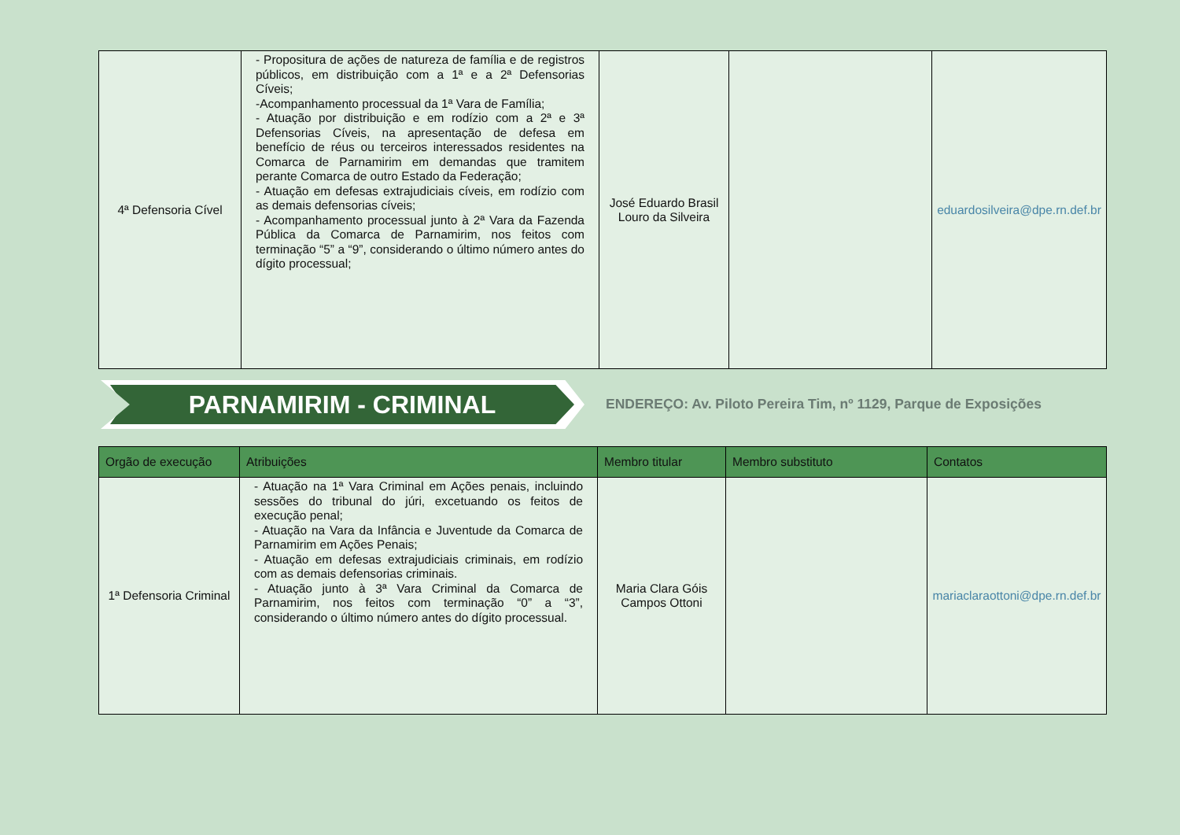| 4ª Defensoria Cível | - Propositura de ações de natureza de família e de registros públicos, em distribuição com a 1ª e a 2ª Defensorias Cíveis; -Acompanhamento processual da 1ª Vara de Família; - Atuação por distribuição e em rodízio com a 2ª e 3ª Defensorias Cíveis, na apresentação de defesa em benefício de réus ou terceiros interessados residentes na Comarca de Parnamirim em demandas que tramitem perante Comarca de outro Estado da Federação; - Atuação em defesas extrajudiciais cíveis, em rodízio com as demais defensorias cíveis; - Acompanhamento processual junto à 2ª Vara da Fazenda Pública da Comarca de Parnamirim, nos feitos com terminação “5” a “9”, considerando o último número antes do dígito processual; | José Eduardo Brasil Louro da Silveira | | eduardosilveira@dpe.rn.def.br |
PARNAMIRIM - CRIMINAL
ENDEREÇO: Av. Piloto Pereira Tim, nº 1129, Parque de Exposições
| Orgão de execução | Atribuições | Membro titular | Membro substituto | Contatos |
| --- | --- | --- | --- | --- |
| 1ª Defensoria Criminal | - Atuação na 1ª Vara Criminal em Ações penais, incluindo sessões do tribunal do júri, excetuando os feitos de execução penal; - Atuação na Vara da Infância e Juventude da Comarca de Parnamirim em Ações Penais; - Atuação em defesas extrajudiciais criminais, em rodízio com as demais defensorias criminais. - Atuação junto à 3ª Vara Criminal da Comarca de Parnamirim, nos feitos com terminação “0” a “3”, considerando o último número antes do dígito processual. | Maria Clara Góis Campos Ottoni | | mariaclaraottoni@dpe.rn.def.br |